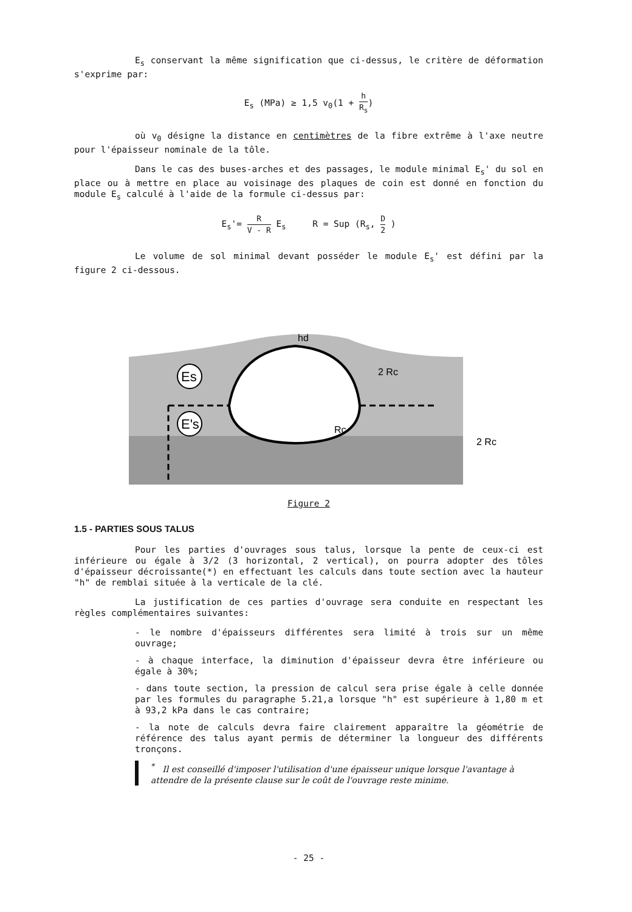E<sub>s</sub> conservant la même signification que ci-dessus, le critère de déformation s'exprime par:
E<sub>s</sub> (MPa) ≥ 1,5 v<sub>0</sub>(1 + h R<sub>s</sub>)
où v<sub>0</sub> désigne la distance en centimètres de la fibre extrême à l'axe neutre pour l'épaisseur nominale de la tôle.
Dans le cas des buses-arches et des passages, le module minimal E<sub>s</sub>' du sol en place ou à mettre en place au voisinage des plaques de coin est donné en fonction du module E<sub>s</sub> calculé à l'aide de la formule ci-dessus par:
E<sub>s</sub>'= R V - R E<sub>s</sub> R = Sup (R<sub>s</sub>, D 2 )
Le volume de sol minimal devant posséder le module E<sub>s</sub>' est défini par la figure 2 ci-dessous.
Es
E's
hd
2 Rc
Rc
2 Rc
Figure 2
1.5 - PARTIES SOUS TALUS
Pour les parties d'ouvrages sous talus, lorsque la pente de ceux-ci est inférieure ou égale à 3/2 (3 horizontal, 2 vertical), on pourra adopter des tôles d'épaisseur décroissante(*) en effectuant les calculs dans toute section avec la hauteur "h" de remblai située à la verticale de la clé.
La justification de ces parties d'ouvrage sera conduite en respectant les règles complémentaires suivantes:
- le nombre d'épaisseurs différentes sera limité à trois sur un même ouvrage;
- à chaque interface, la diminution d'épaisseur devra être inférieure ou égale à 30%;
- dans toute section, la pression de calcul sera prise égale à celle donnée par les formules du paragraphe 5.21,a lorsque "h" est supérieure à 1,80 m et à 93,2 kPa dans le cas contraire;
- la note de calculs devra faire clairement apparaître la géométrie de référence des talus ayant permis de déterminer la longueur des différents tronçons.
<sup>*</sup> Il est conseillé d'imposer l'utilisation d'une épaisseur unique lorsque l'avantage à attendre de la présente clause sur le coût de l'ouvrage reste minime.
- 25 -